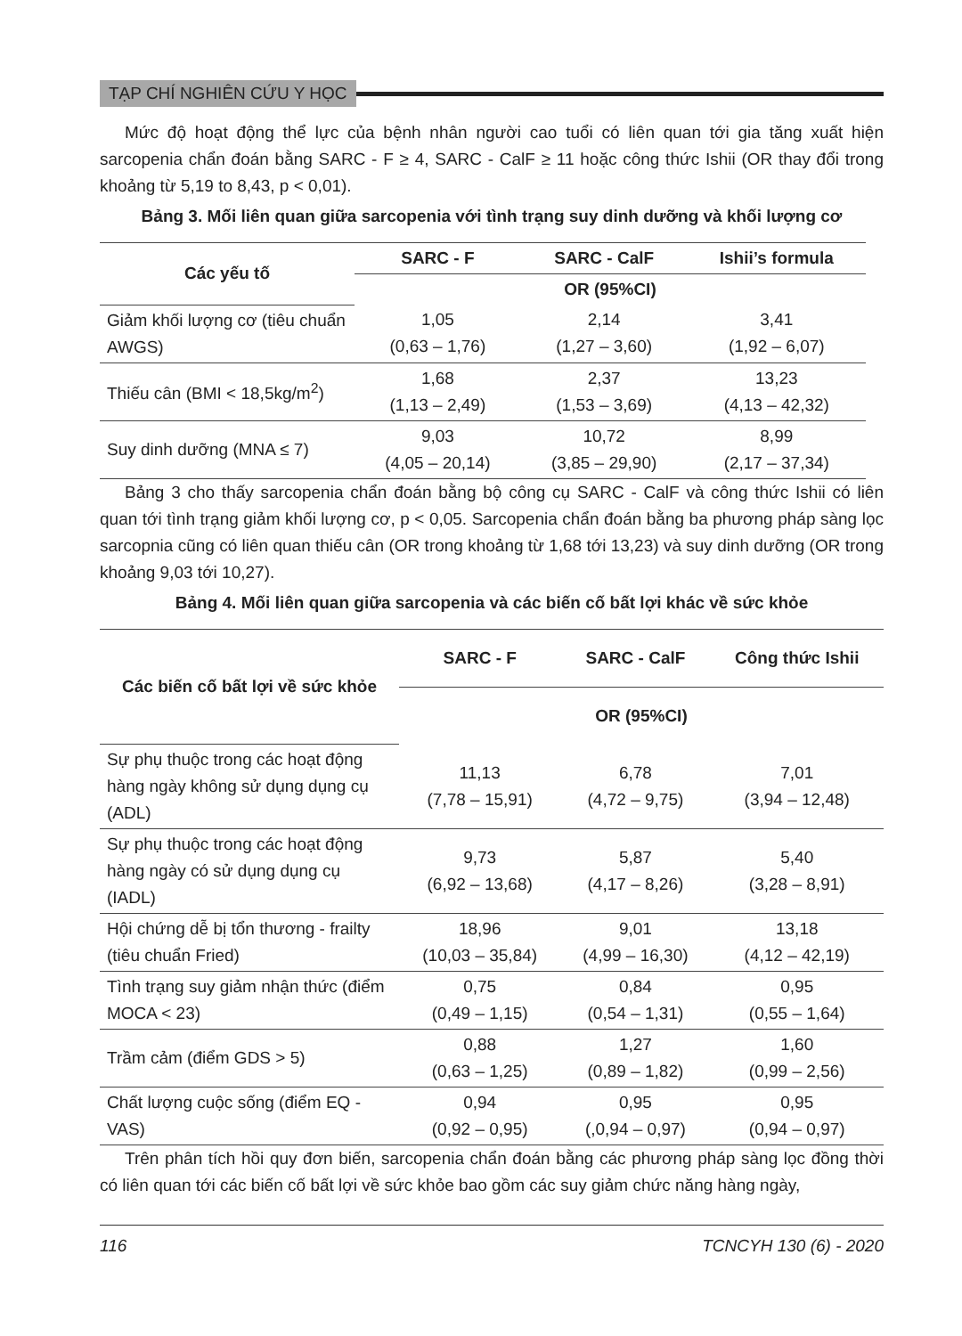TẠP CHÍ NGHIÊN CỨU Y HỌC
Mức độ hoạt động thể lực của bệnh nhân người cao tuổi có liên quan tới gia tăng xuất hiện sarcopenia chẩn đoán bằng SARC - F ≥ 4, SARC - CalF ≥ 11 hoặc công thức Ishii (OR thay đổi trong khoảng từ 5,19 to 8,43, p < 0,01).
Bảng 3. Mối liên quan giữa sarcopenia với tình trạng suy dinh dưỡng và khối lượng cơ
| Các yếu tố | SARC - F | SARC - CalF | Ishii’s formula |
| --- | --- | --- | --- |
| | OR (95%CI) | | |
| Giảm khối lượng cơ (tiêu chuẩn AWGS) | 1,05 (0,63 – 1,76) | 2,14 (1,27 – 3,60) | 3,41 (1,92 – 6,07) |
| Thiếu cân (BMI < 18,5kg/m<sup>2</sup>) | 1,68 (1,13 – 2,49) | 2,37 (1,53 – 3,69) | 13,23 (4,13 – 42,32) |
| Suy dinh dưỡng (MNA ≤ 7) | 9,03 (4,05 – 20,14) | 10,72 (3,85 – 29,90) | 8,99 (2,17 – 37,34) |
Bảng 3 cho thấy sarcopenia chẩn đoán bằng bộ công cụ SARC - CalF và công thức Ishii có liên quan tới tình trạng giảm khối lượng cơ, p < 0,05. Sarcopenia chẩn đoán bằng ba phương pháp sàng lọc sarcopnia cũng có liên quan thiếu cân (OR trong khoảng từ 1,68 tới 13,23) và suy dinh dưỡng (OR trong khoảng 9,03 tới 10,27).
Bảng 4. Mối liên quan giữa sarcopenia và các biến cố bất lợi khác về sức khỏe
| Các biến cố bất lợi về sức khỏe | SARC - F | SARC - CalF | Công thức Ishii |
| --- | --- | --- | --- |
| | OR (95%CI) | | |
| Sự phụ thuộc trong các hoạt động hàng ngày không sử dụng dụng cụ (ADL) | 11,13 (7,78 – 15,91) | 6,78 (4,72 – 9,75) | 7,01 (3,94 – 12,48) |
| Sự phụ thuộc trong các hoạt động hàng ngày có sử dụng dụng cụ (IADL) | 9,73 (6,92 – 13,68) | 5,87 (4,17 – 8,26) | 5,40 (3,28 – 8,91) |
| Hội chứng dễ bị tổn thương - frailty (tiêu chuẩn Fried) | 18,96 (10,03 – 35,84) | 9,01 (4,99 – 16,30) | 13,18 (4,12 – 42,19) |
| Tình trạng suy giảm nhận thức (điểm MOCA < 23) | 0,75 (0,49 – 1,15) | 0,84 (0,54 – 1,31) | 0,95 (0,55 – 1,64) |
| Trầm cảm (điểm GDS > 5) | 0,88 (0,63 – 1,25) | 1,27 (0,89 – 1,82) | 1,60 (0,99 – 2,56) |
| Chất lượng cuộc sống (điểm EQ - VAS) | 0,94 (0,92 – 0,95) | 0,95 (,0,94 – 0,97) | 0,95 (0,94 – 0,97) |
Trên phân tích hồi quy đơn biến, sarcopenia chẩn đoán bằng các phương pháp sàng lọc đồng thời có liên quan tới các biến cố bất lợi về sức khỏe bao gồm các suy giảm chức năng hàng ngày,
116 TCNCYH 130 (6) - 2020